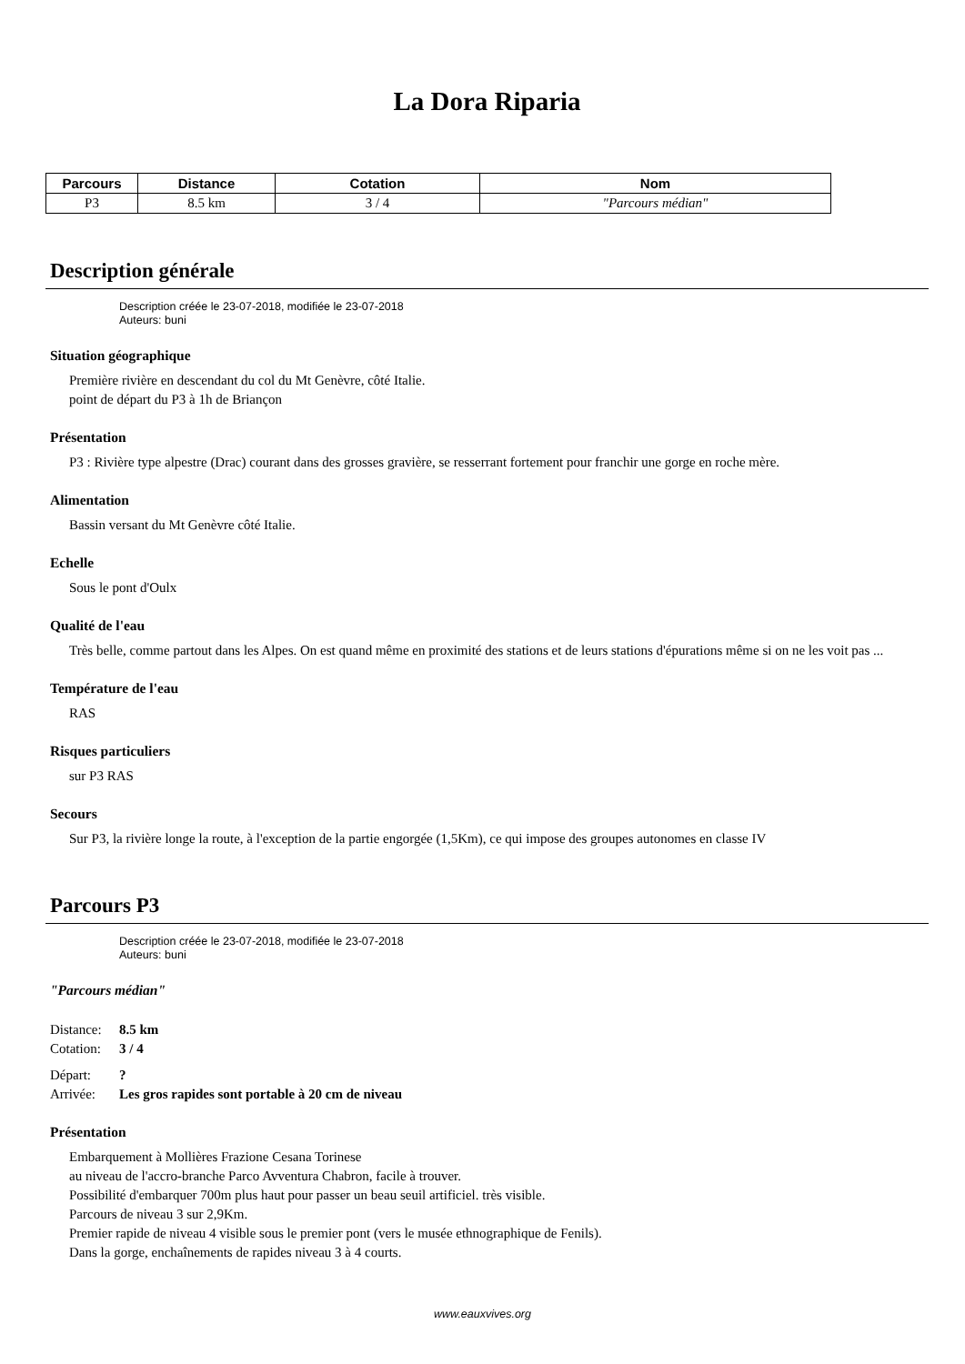La Dora Riparia
| Parcours | Distance | Cotation | Nom |
| --- | --- | --- | --- |
| P3 | 8.5 km | 3 / 4 | "Parcours médian" |
Description générale
Description créée le 23-07-2018, modifiée le 23-07-2018
Auteurs: buni
Situation géographique
Première rivière en descendant du col du Mt Genèvre, côté Italie.
point de départ du P3 à 1h de Briançon
Présentation
P3 : Rivière type alpestre (Drac) courant dans des grosses gravière, se resserrant fortement pour franchir une gorge en roche mère.
Alimentation
Bassin versant du Mt Genèvre côté Italie.
Echelle
Sous le pont d'Oulx
Qualité de l'eau
Très belle, comme partout dans les Alpes. On est quand même en proximité des stations et de leurs stations d'épurations même si on ne les voit pas ...
Température de l'eau
RAS
Risques particuliers
sur P3 RAS
Secours
Sur P3, la rivière longe la route, à l'exception de la partie engorgée (1,5Km), ce qui impose des groupes autonomes en classe IV
Parcours P3
Description créée le 23-07-2018, modifiée le 23-07-2018
Auteurs: buni
"Parcours médian"
Distance: 8.5 km
Cotation: 3 / 4
Départ:?
Arrivée: Les gros rapides sont portable à 20 cm de niveau
Présentation
Embarquement à Mollières Frazione Cesana Torinese
au niveau de l'accro-branche Parco Avventura Chabron, facile à trouver.
Possibilité d'embarquer 700m plus haut pour passer un beau seuil artificiel. très visible.
Parcours de niveau 3 sur 2,9Km.
Premier rapide de niveau 4 visible sous le premier pont (vers le musée ethnographique de Fenils).
Dans la gorge, enchaînements de rapides niveau 3 à 4 courts.
www.eauxvives.org